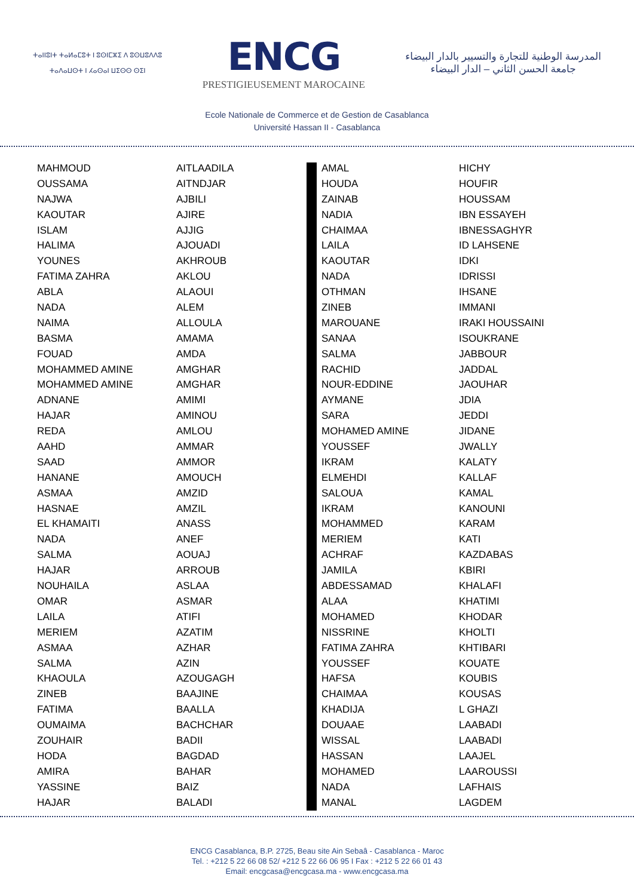ⵜⴰⵏⵏⵓⵏⵜ ⵜⴰⵍⴰⵎⵓⵜ ⵏ ⵓⵙⵏⵎⵣⵉ ⴷ ⵓⵙⵡⵓⴷⴷⵓ
ⵜⴰⴷⴰⵡⵙⵜ ⵏ ⵃⴰⵙⴰⵏ ⵡⵉⵙⵙ ⵙⵉⵏ
ENCG
PRESTIGIEUSEMENT MAROCAINE
المدرسة الوطنية للتجارة والتسيير بالدار البيضاء
جامعة الحسن الثاني – الدار البيضاء
Ecole Nationale de Commerce et de Gestion de Casablanca
Université Hassan II - Casablanca
| MAHMOUD | AITLAADILA | AMAL | HICHY |
| OUSSAMA | AITNDJAR | HOUDA | HOUFIR |
| NAJWA | AJBILI | ZAINAB | HOUSSAM |
| KAOUTAR | AJIRE | NADIA | IBN ESSAYEH |
| ISLAM | AJJIG | CHAIMAA | IBNESSAGHYR |
| HALIMA | AJOUADI | LAILA | ID LAHSENE |
| YOUNES | AKHROUB | KAOUTAR | IDKI |
| FATIMA ZAHRA | AKLOU | NADA | IDRISSI |
| ABLA | ALAOUI | OTHMAN | IHSANE |
| NADA | ALEM | ZINEB | IMMANI |
| NAIMA | ALLOULA | MAROUANE | IRAKI HOUSSAINI |
| BASMA | AMAMA | SANAA | ISOUKRANE |
| FOUAD | AMDA | SALMA | JABBOUR |
| MOHAMMED AMINE | AMGHAR | RACHID | JADDAL |
| MOHAMMED AMINE | AMGHAR | NOUR-EDDINE | JAOUHAR |
| ADNANE | AMIMI | AYMANE | JDIA |
| HAJAR | AMINOU | SARA | JEDDI |
| REDA | AMLOU | MOHAMED AMINE | JIDANE |
| AAHD | AMMAR | YOUSSEF | JWALLY |
| SAAD | AMMOR | IKRAM | KALATY |
| HANANE | AMOUCH | ELMEHDI | KALLAF |
| ASMAA | AMZID | SALOUA | KAMAL |
| HASNAE | AMZIL | IKRAM | KANOUNI |
| EL KHAMAITI | ANASS | MOHAMMED | KARAM |
| NADA | ANEF | MERIEM | KATI |
| SALMA | AOUAJ | ACHRAF | KAZDABAS |
| HAJAR | ARROUB | JAMILA | KBIRI |
| NOUHAILA | ASLAA | ABDESSAMAD | KHALAFI |
| OMAR | ASMAR | ALAA | KHATIMI |
| LAILA | ATIFI | MOHAMED | KHODAR |
| MERIEM | AZATIM | NISSRINE | KHOLTI |
| ASMAA | AZHAR | FATIMA ZAHRA | KHTIBARI |
| SALMA | AZIN | YOUSSEF | KOUATE |
| KHAOULA | AZOUGAGH | HAFSA | KOUBIS |
| ZINEB | BAAJINE | CHAIMAA | KOUSAS |
| FATIMA | BAALLA | KHADIJA | L GHAZI |
| OUMAIMA | BACHCHAR | DOUAAE | LAABADI |
| ZOUHAIR | BADII | WISSAL | LAABADI |
| HODA | BAGDAD | HASSAN | LAAJEL |
| AMIRA | BAHAR | MOHAMED | LAAROUSSI |
| YASSINE | BAIZ | NADA | LAFHAIS |
| HAJAR | BALADI | MANAL | LAGDEM |
ENCG Casablanca, B.P. 2725, Beau site Ain Sebaâ - Casablanca - Maroc
Tel. : +212 5 22 66 08 52/ +212 5 22 66 06 95 I Fax : +212 5 22 66 01 43
Email: encgcasa@encgcasa.ma - www.encgcasa.ma